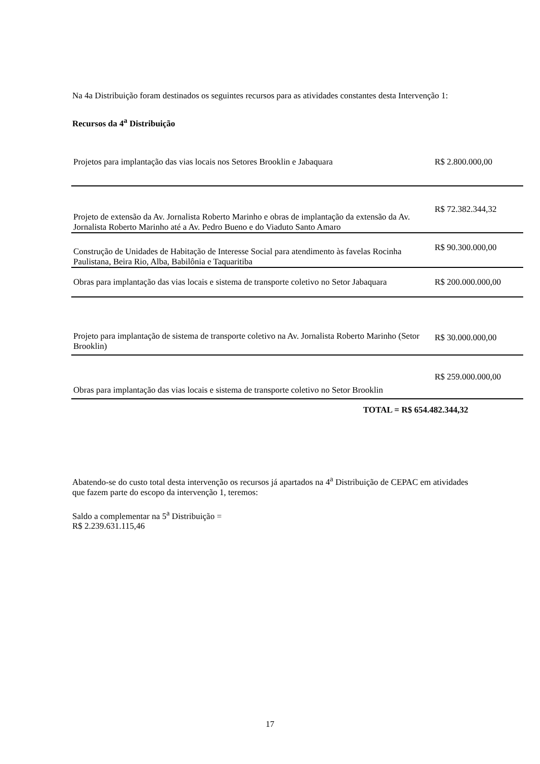Na 4a Distribuição foram destinados os seguintes recursos para as atividades constantes desta Intervenção 1:
Recursos da 4<sup>a</sup> Distribuição
| Projetos para implantação das vias locais nos Setores Brooklin e Jabaquara | R$ 2.800.000,00 |
| Projeto de extensão da Av. Jornalista Roberto Marinho e obras de implantação da extensão da Av. Jornalista Roberto Marinho até a Av. Pedro Bueno e do Viaduto Santo Amaro | R$ 72.382.344,32 |
| Construção de Unidades de Habitação de Interesse Social para atendimento às favelas Rocinha Paulistana, Beira Rio, Alba, Babilônia e Taquaritiba | R$ 90.300.000,00 |
| Obras para implantação das vias locais e sistema de transporte coletivo no Setor Jabaquara | R$ 200.000.000,00 |
| Projeto para implantação de sistema de transporte coletivo na Av. Jornalista Roberto Marinho (Setor Brooklin) | R$ 30.000.000,00 |
| Obras para implantação das vias locais e sistema de transporte coletivo no Setor Brooklin | R$ 259.000.000,00 |
TOTAL = R$ 654.482.344,32
Abatendo-se do custo total desta intervenção os recursos já apartados na 4<sup>a</sup> Distribuição de CEPAC em atividades que fazem parte do escopo da intervenção 1, teremos:
Saldo a complementar na 5<sup>a</sup> Distribuição =
R$ 2.239.631.115,46
17